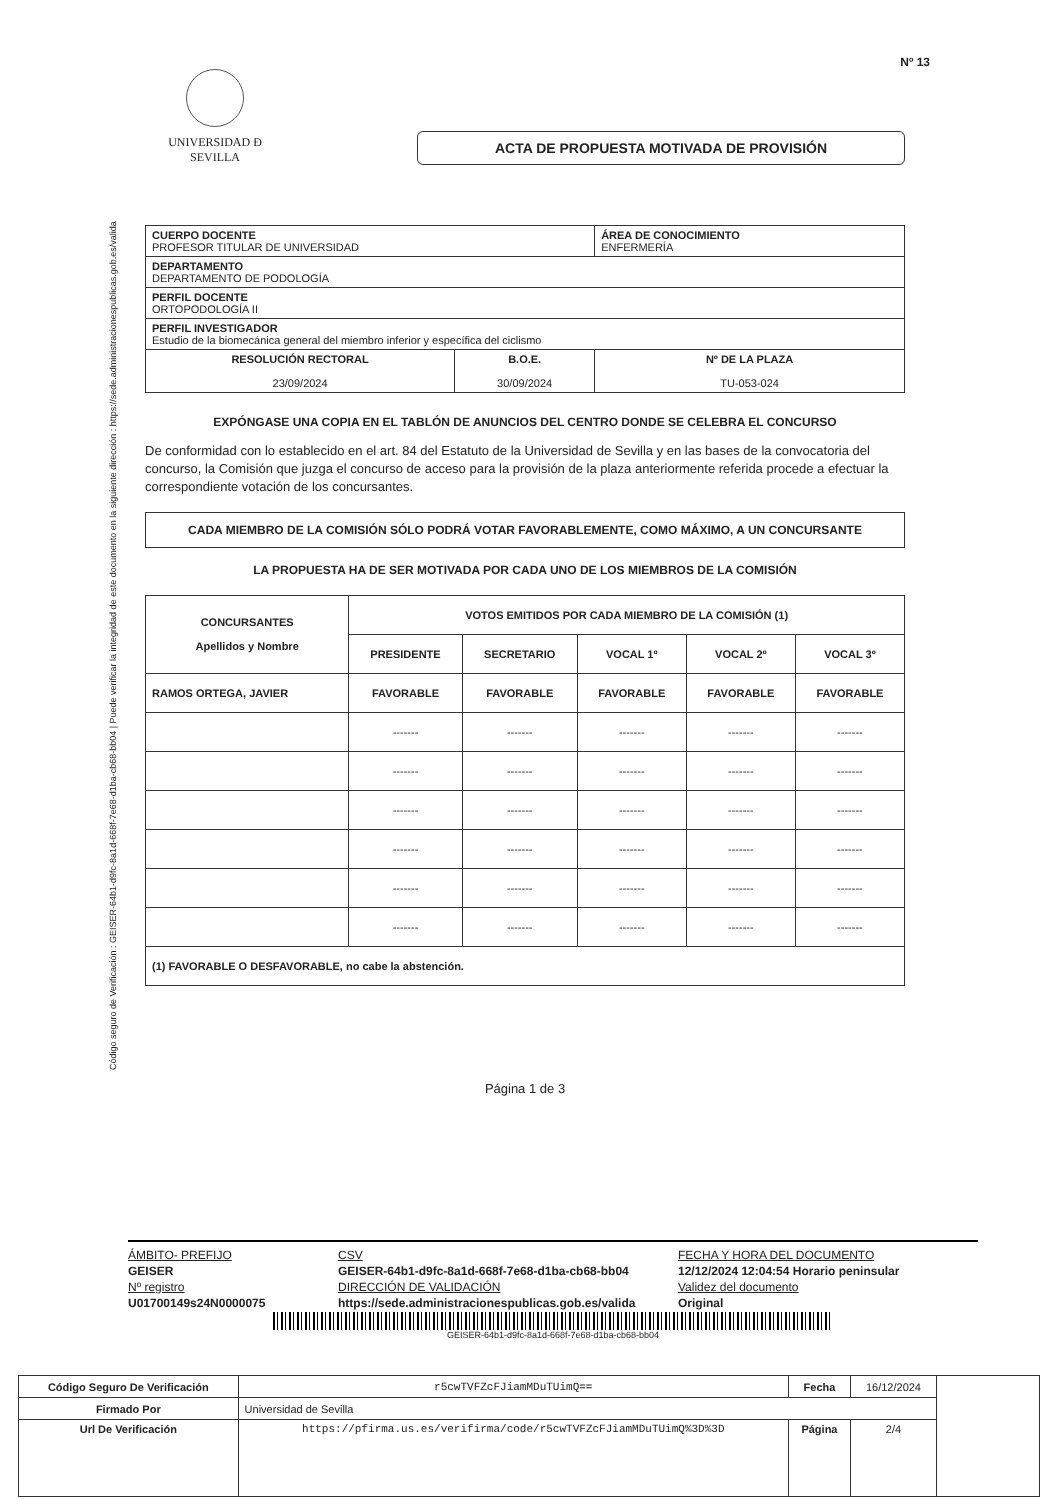Código seguro de Verificación : GEISER-64b1-d9fc-8a1d-668f-7e68-d1ba-cb68-bb04 | Puede verificar la integridad de este documento en la siguiente dirección : https://sede.administracionespublicas.gob.es/valida
Nº 13
UNIVERSIDAD Ð SEVILLA
ACTA DE PROPUESTA MOTIVADA DE PROVISIÓN
| CUERPO DOCENTE PROFESOR TITULAR DE UNIVERSIDAD | | ÁREA DE CONOCIMIENTO ENFERMERÍA |
| DEPARTAMENTO DEPARTAMENTO DE PODOLOGÍA | | |
| PERFIL DOCENTE ORTOPODOLOGÍA II | | |
| PERFIL INVESTIGADOR Estudio de la biomecánica general del miembro inferior y específica del ciclismo | | |
| RESOLUCIÓN RECTORAL 23/09/2024 | B.O.E. 30/09/2024 | Nº DE LA PLAZA TU-053-024 |
EXPÓNGASE UNA COPIA EN EL TABLÓN DE ANUNCIOS DEL CENTRO DONDE SE CELEBRA EL CONCURSO
De conformidad con lo establecido en el art. 84 del Estatuto de la Universidad de Sevilla y en las bases de la convocatoria del concurso, la Comisión que juzga el concurso de acceso para la provisión de la plaza anteriormente referida procede a efectuar la correspondiente votación de los concursantes.
CADA MIEMBRO DE LA COMISIÓN SÓLO PODRÁ VOTAR FAVORABLEMENTE, COMO MÁXIMO, A UN CONCURSANTE
LA PROPUESTA HA DE SER MOTIVADA POR CADA UNO DE LOS MIEMBROS DE LA COMISIÓN
| CONCURSANTES Apellidos y Nombre | VOTOS EMITIDOS POR CADA MIEMBRO DE LA COMISIÓN (1) | | | | |
| --- | --- | --- | --- | --- | --- |
| | PRESIDENTE | SECRETARIO | VOCAL 1º | VOCAL 2º | VOCAL 3º |
| RAMOS ORTEGA, JAVIER | FAVORABLE | FAVORABLE | FAVORABLE | FAVORABLE | FAVORABLE |
| | ------- | ------- | ------- | ------- | ------- |
| | ------- | ------- | ------- | ------- | ------- |
| | ------- | ------- | ------- | ------- | ------- |
| | ------- | ------- | ------- | ------- | ------- |
| | ------- | ------- | ------- | ------- | ------- |
| | ------- | ------- | ------- | ------- | ------- |
| (1) FAVORABLE O DESFAVORABLE, no cabe la abstención. | | | | | |
Página 1 de 3
ÁMBITO- PREFIJO CSV FECHA Y HORA DEL DOCUMENTO GEISER GEISER-64b1-d9fc-8a1d-668f-7e68-d1ba-cb68-bb04 12/12/2024 12:04:54 Horario peninsular Nº registro DIRECCIÓN DE VALIDACIÓN Validez del documento U01700149s24N0000075 https://sede.administracionespublicas.gob.es/valida Original
GEISER-64b1-d9fc-8a1d-668f-7e68-d1ba-cb68-bb04
| Código Seguro De Verificación | r5cwTVFZcFJiamMDuTUimQ== | Fecha | 16/12/2024 | |
| Firmado Por | Universidad de Sevilla | | | |
| Url De Verificación | https://pfirma.us.es/verifirma/code/r5cwTVFZcFJiamMDuTUimQ%3D%3D | Página | 2/4 | |